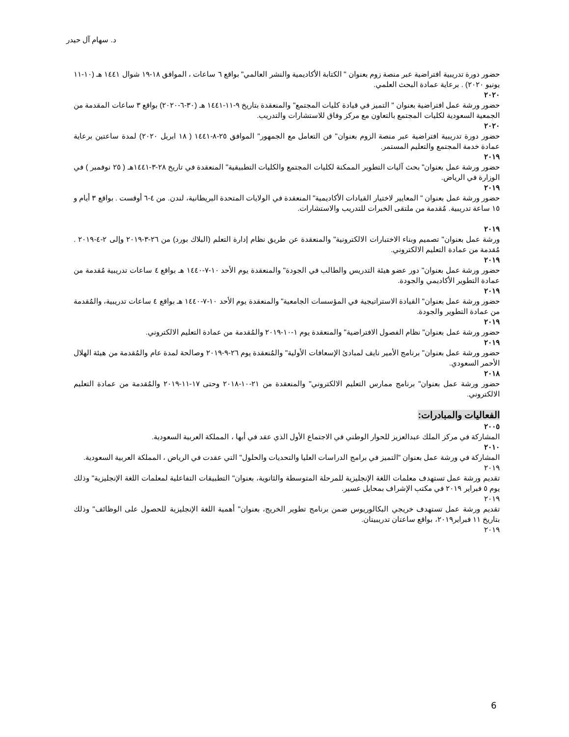د. سهام آل حيدر
حضور دورة تدريبية افتراضية عبر منصة زوم بعنوان " الكتابة الأكاديمية والنشر العالمي" بواقع ٦ ساعات ، الموافق ١٨-١٩ شوال ١٤٤١ هـ (١٠-١١ يونيو ٢٠٢٠) . برعاية عمادة البحث العلمي.
٢٠٢٠
حضور ورشة عمل افتراضية بعنوان " التميز في قيادة كليات المجتمع" والمنعقدة بتاريخ ٩-١١-١٤٤١ هـ (٣٠-٦-٢٠٢٠) بواقع ٣ ساعات المقدمة من الجمعية السعودية لكليات المجتمع بالتعاون مع مركز وفاق للاستشارات والتدريب.
٢٠٢٠
حضور دورة تدريبية افتراضية عبر منصة الزوم بعنوان" فن التعامل مع الجمهور" الموافق ٢٥-٨-١٤٤١ ( ١٨ ابريل ٢٠٢٠) لمدة ساعتين برعاية عمادة خدمة المجتمع والتعليم المستمر.
٢٠١٩
حضور ورشة عمل بعنوان" بحث آليات التطوير الممكنة لكليات المجتمع والكليات التطبيقية" المنعقدة في تاريخ ٢٨-٣-١٤٤١هـ ( ٢٥ نوفمبر ) في الوزارة في الرياض.
٢٠١٩
حضور ورشة عمل بعنوان " المعايير لاختيار القيادات الأكاديمية" المنعقدة في الولايات المتحدة البريطانية، لندن. من ٤-٦ أوقست . بواقع ٣ أيام و ١٥ ساعة تدريبية. مُقدمة من ملتقى الخبرات للتدريب والاستشارات.
٢٠١٩
ورشة عمل بعنوان" تصميم وبناء الاختبارات الالكترونية" والمنعقدة عن طريق نظام إدارة التعلم (البلاك بورد) من ٢٦-٣-٢٠١٩ وإلى ٢-٤-٢٠١٩ . مُقدمة من عمادة التعليم الالكتروني.
٢٠١٩
حضور ورشة عمل بعنوان" دور عضو هيئة التدريس والطالب في الجودة" والمنعقدة يوم الأحد ١٠-٧-١٤٤٠ هـ بواقع ٤ ساعات تدريبية مُقدمة من عمادة التطوير الأكاديمي والجودة.
٢٠١٩
حضور ورشة عمل بعنوان" القيادة الاستراتيجية في المؤسسات الجامعية" والمنعقدة يوم الأحد ١٠-٧-١٤٤٠ هـ بواقع ٤ ساعات تدريبية، والمُقدمة من عمادة التطوير والجودة.
٢٠١٩
حضور ورشة عمل بعنوان" نظام الفصول الافتراضية" والمنعقدة يوم ١-١٠-٢٠١٩ والمُقدمة من عمادة التعليم الالكتروني.
٢٠١٩
حضور ورشة عمل بعنوان" برنامج الأمير نايف لمبادئ الإسعافات الأولية" والمُنعقدة يوم ٢٦-٩-٢٠١٩ وصالحة لمدة عام والمُقدمة من هيئة الهلال الأحمر السعودي.
٢٠١٨
حضور ورشة عمل بعنوان" برنامج ممارس التعليم الالكتروني" والمنعقدة من ٢١-١٠-٢٠١٨ وحتى ١٧-١١-٢٠١٩ والمُقدمة من عمادة التعليم الالكتروني.
الفعاليات والمبادرات:
٢٠٠٥
المشاركة في مركز الملك عبدالعزيز للحوار الوطني في الاجتماع الأول الذي عقد في أبها ، المملكة العربية السعودية.
٢٠١٠
المشاركة في ورشة عمل بعنوان "التميز في برامج الدراسات العليا والتحديات والحلول" التي عقدت في الرياض ، المملكة العربية السعودية.
٢٠١٩
تقديم ورشة عمل تستهدف معلمات اللغة الإنجليزية للمرحلة المتوسطة والثانوية، بعنوان" التطبيقات التفاعلية لمعلمات اللغة الإنجليزية" وذلك يوم ٥ فبراير ٢٠١٩ في مكتب الإشراف بمحايل عسير.
٢٠١٩
تقديم ورشة عمل تستهدف خريجي البكالوريوس ضمن برنامج تطوير الخريج، بعنوان" أهمية اللغة الإنجليزية للحصول على الوظائف" وذلك بتاريخ ١١ فبراير٢٠١٩، بواقع ساعتان تدريبيتان.
٢٠١٩
6